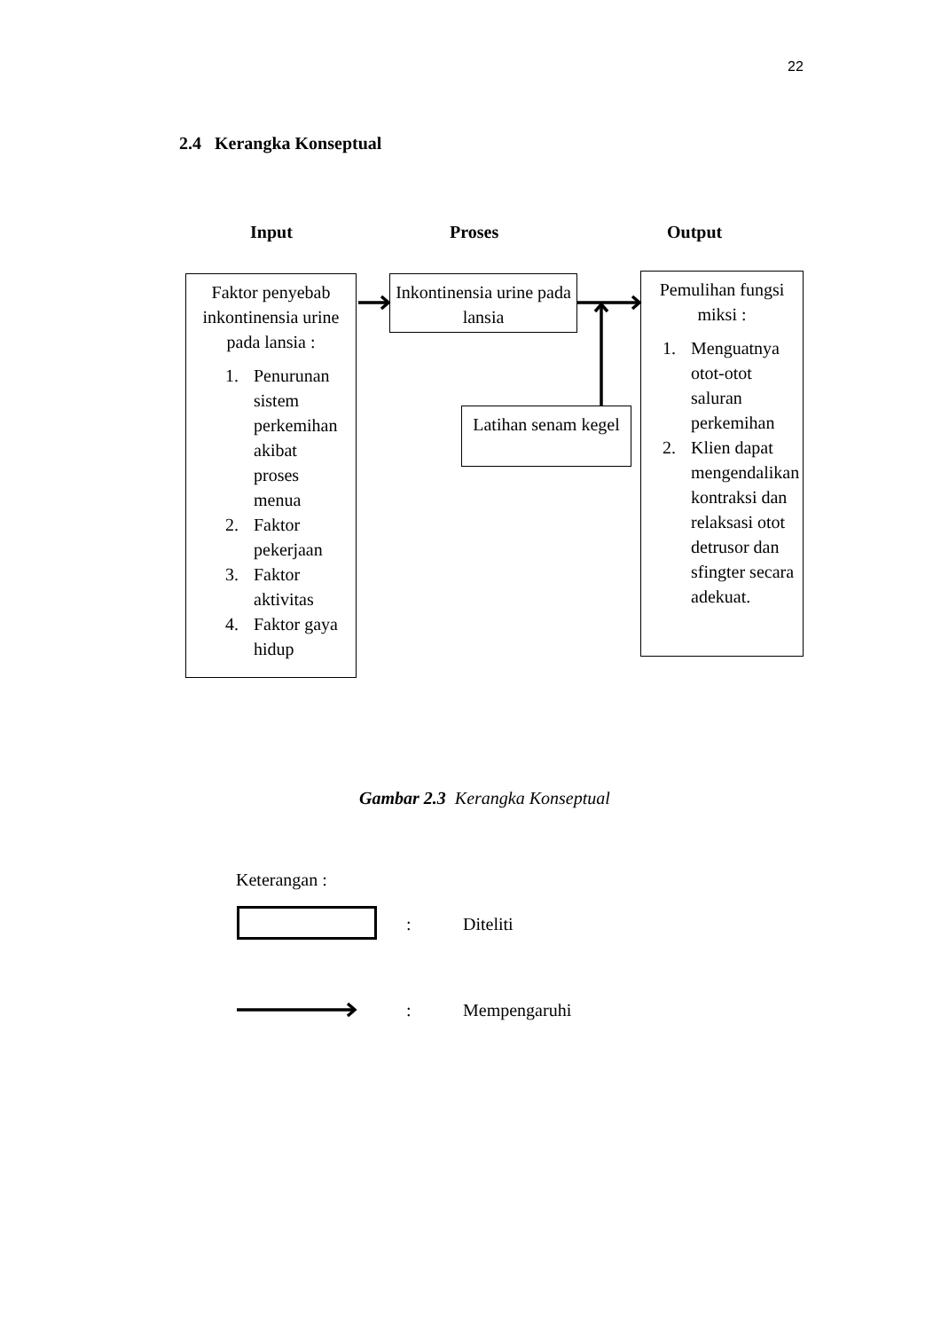22
2.4 Kerangka Konseptual
Input Proses Output
Faktor penyebab inkontinensia urine pada lansia :
1. Penurunan sistem perkemihan akibat proses menua
2. Faktor pekerjaan
3. Faktor aktivitas
4. Faktor gaya hidup
Inkontinensia urine pada lansia
Latihan senam kegel
Pemulihan fungsi miksi :
1. Menguatnya otot-otot saluran perkemihan
2. Klien dapat mengendalikan kontraksi dan relaksasi otot detrusor dan sfingter secara adekuat.
Gambar 2.3 Kerangka Konseptual
Keterangan :
: Diteliti
: Mempengaruhi